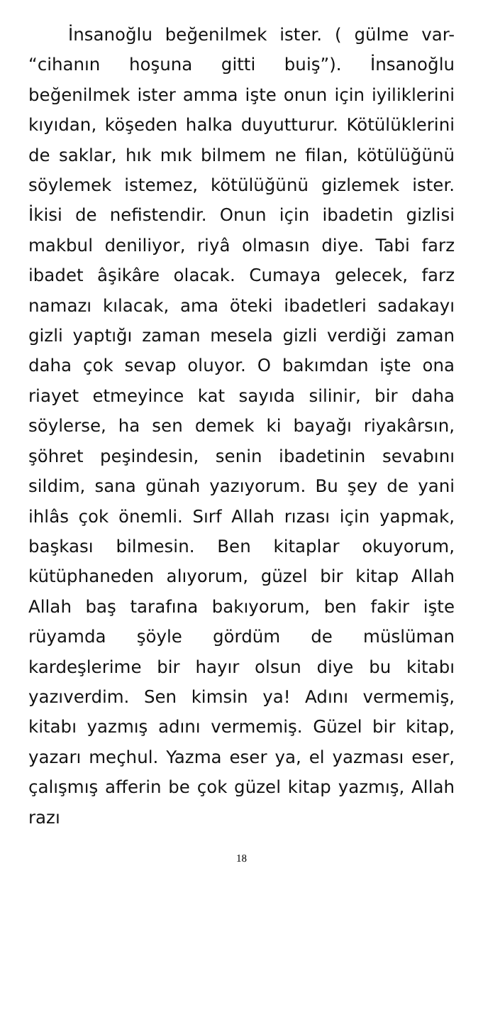İnsanoğlu beğenilmek ister. ( gülme var- “cihanın hoşuna gitti buiş”). İnsanoğlu beğenilmek ister amma işte onun için iyiliklerini kıyıdan, köşeden halka duyutturur. Kötülüklerini de saklar, hık mık bilmem ne filan, kötülüğünü söylemek istemez, kötülüğünü gizlemek ister. İkisi de nefistendir. Onun için ibadetin gizlisi makbul deniliyor, riyâ olmasın diye. Tabi farz ibadet âşikâre olacak. Cumaya gelecek, farz namazı kılacak, ama öteki ibadetleri sadakayı gizli yaptığı zaman mesela gizli verdiği zaman daha çok sevap oluyor. O bakımdan işte ona riayet etmeyince kat sayıda silinir, bir daha söylerse, ha sen demek ki bayağı riyakârsın, şöhret peşindesin, senin ibadetinin sevabını sildim, sana günah yazıyorum. Bu şey de yani ihlâs çok önemli. Sırf Allah rızası için yapmak, başkası bilmesin. Ben kitaplar okuyorum, kütüphaneden alıyorum, güzel bir kitap Allah Allah baş tarafına bakıyorum, ben fakir işte rüyamda şöyle gördüm de müslüman kardeşlerime bir hayır olsun diye bu kitabı yazıverdim. Sen kimsin ya! Adını vermemiş, kitabı yazmış adını vermemiş. Güzel bir kitap, yazarı meçhul. Yazma eser ya, el yazması eser, çalışmış afferin be çok güzel kitap yazmış, Allah razı
18